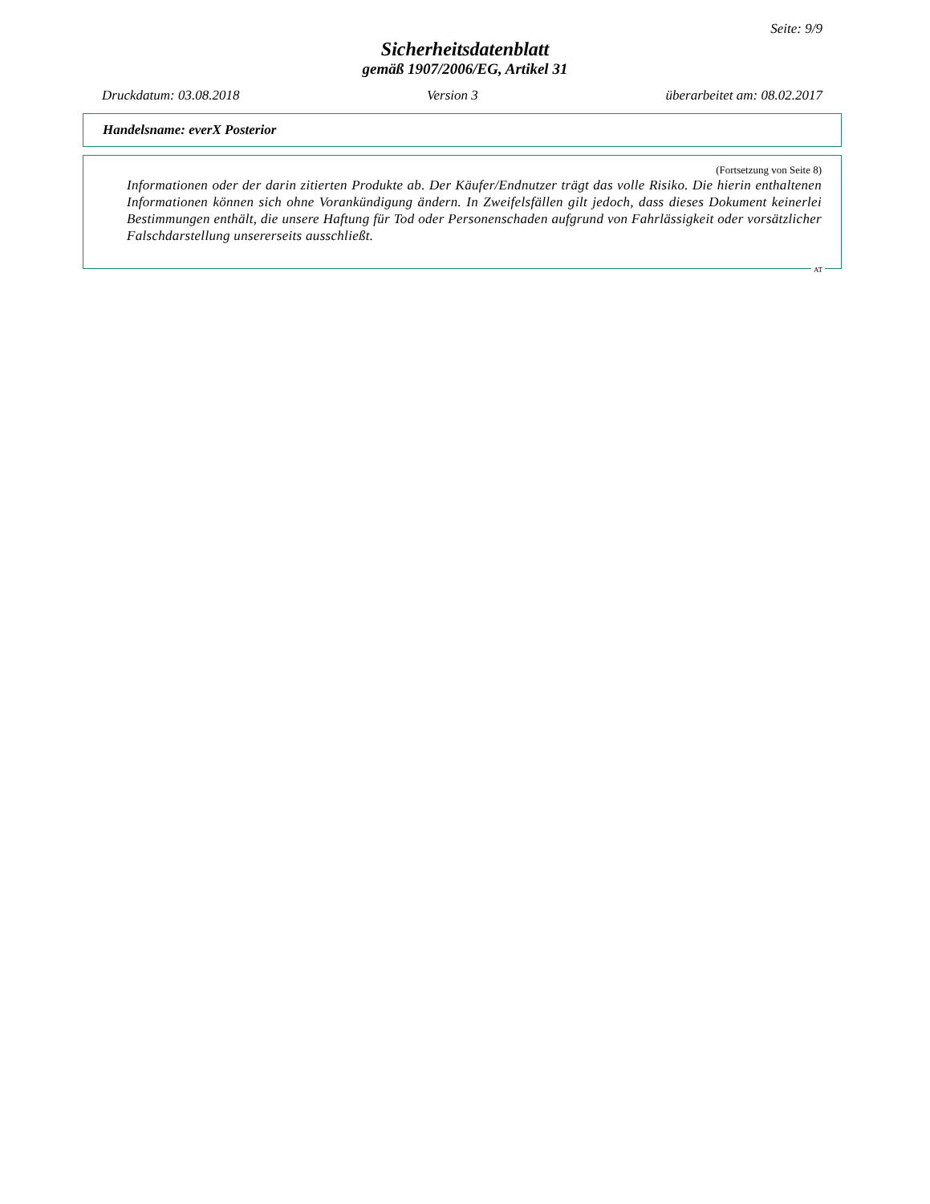Seite: 9/9
Sicherheitsdatenblatt
gemäß 1907/2006/EG, Artikel 31
Druckdatum: 03.08.2018 Version 3 überarbeitet am: 08.02.2017
Handelsname: everX Posterior
(Fortsetzung von Seite 8)
Informationen oder der darin zitierten Produkte ab. Der Käufer/Endnutzer trägt das volle Risiko. Die hierin enthaltenen Informationen können sich ohne Vorankündigung ändern. In Zweifelsfällen gilt jedoch, dass dieses Dokument keinerlei Bestimmungen enthält, die unsere Haftung für Tod oder Personenschaden aufgrund von Fahrlässigkeit oder vorsätzlicher Falschdarstellung unsererseits ausschließt.
AT